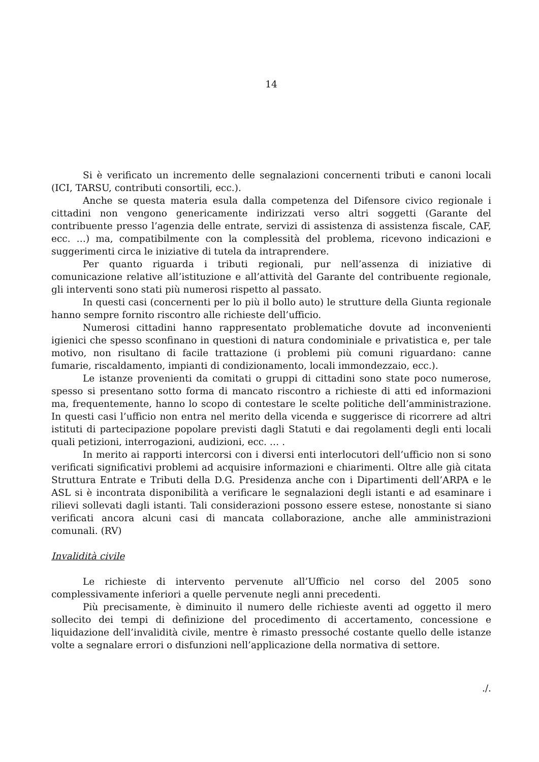14
Si è verificato un incremento delle segnalazioni concernenti tributi e canoni locali (ICI, TARSU, contributi consortili, ecc.).
Anche se questa materia esula dalla competenza del Difensore civico regionale i cittadini non vengono genericamente indirizzati verso altri soggetti (Garante del contribuente presso l’agenzia delle entrate, servizi di assistenza di assistenza fiscale, CAF, ecc. …) ma, compatibilmente con la complessità del problema, ricevono indicazioni e suggerimenti circa le iniziative di tutela da intraprendere.
Per quanto riguarda i tributi regionali, pur nell’assenza di iniziative di comunicazione relative all’istituzione e all’attività del Garante del contribuente regionale, gli interventi sono stati più numerosi rispetto al passato.
In questi casi (concernenti per lo più il bollo auto) le strutture della Giunta regionale hanno sempre fornito riscontro alle richieste dell’ufficio.
Numerosi cittadini hanno rappresentato problematiche dovute ad inconvenienti igienici che spesso sconfinano in questioni di natura condominiale e privatistica e, per tale motivo, non risultano di facile trattazione (i problemi più comuni riguardano: canne fumarie, riscaldamento, impianti di condizionamento, locali immondezzaio, ecc.).
Le istanze provenienti da comitati o gruppi di cittadini sono state poco numerose, spesso si presentano sotto forma di mancato riscontro a richieste di atti ed informazioni ma, frequentemente, hanno lo scopo di contestare le scelte politiche dell’amministrazione. In questi casi l’ufficio non entra nel merito della vicenda e suggerisce di ricorrere ad altri istituti di partecipazione popolare previsti dagli Statuti e dai regolamenti degli enti locali quali petizioni, interrogazioni, audizioni, ecc. … .
In merito ai rapporti intercorsi con i diversi enti interlocutori dell’ufficio non si sono verificati significativi problemi ad acquisire informazioni e chiarimenti. Oltre alle già citata Struttura Entrate e Tributi della D.G. Presidenza anche con i Dipartimenti dell’ARPA e le ASL si è incontrata disponibilità a verificare le segnalazioni degli istanti e ad esaminare i rilievi sollevati dagli istanti. Tali considerazioni possono essere estese, nonostante si siano verificati ancora alcuni casi di mancata collaborazione, anche alle amministrazioni comunali. (RV)
Invalidità civile
Le richieste di intervento pervenute all’Ufficio nel corso del 2005 sono complessivamente inferiori a quelle pervenute negli anni precedenti.
Più precisamente, è diminuito il numero delle richieste aventi ad oggetto il mero sollecito dei tempi di definizione del procedimento di accertamento, concessione e liquidazione dell’invalidità civile, mentre è rimasto pressoché costante quello delle istanze volte a segnalare errori o disfunzioni nell’applicazione della normativa di settore.
./.